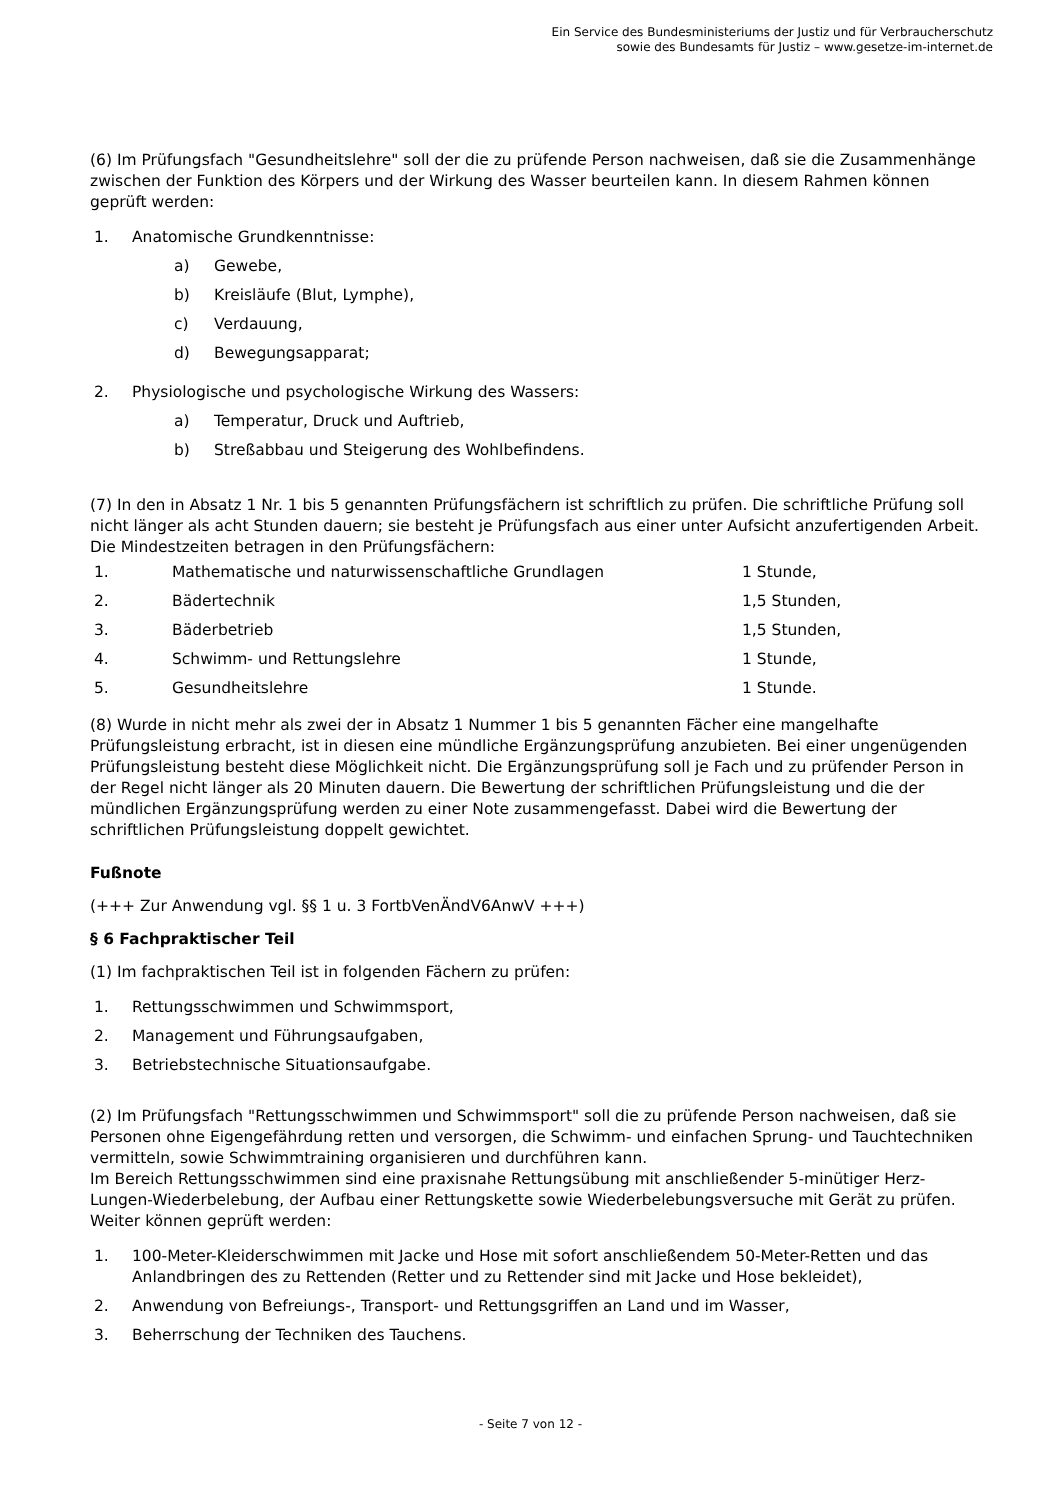Ein Service des Bundesministeriums der Justiz und für Verbraucherschutz
sowie des Bundesamts für Justiz – www.gesetze-im-internet.de
(6) Im Prüfungsfach "Gesundheitslehre" soll der die zu prüfende Person nachweisen, daß sie die Zusammenhänge zwischen der Funktion des Körpers und der Wirkung des Wasser beurteilen kann. In diesem Rahmen können geprüft werden:
| 1. | Anatomische Grundkenntnisse: | |
| | a) | Gewebe, |
| | b) | Kreisläufe (Blut, Lymphe), |
| | c) | Verdauung, |
| | d) | Bewegungsapparat; |
| 2. | Physiologische und psychologische Wirkung des Wassers: | |
| | a) | Temperatur, Druck und Auftrieb, |
| | b) | Streßabbau und Steigerung des Wohlbefindens. |
(7) In den in Absatz 1 Nr. 1 bis 5 genannten Prüfungsfächern ist schriftlich zu prüfen. Die schriftliche Prüfung soll nicht länger als acht Stunden dauern; sie besteht je Prüfungsfach aus einer unter Aufsicht anzufertigenden Arbeit. Die Mindestzeiten betragen in den Prüfungsfächern:
| 1. | Mathematische und naturwissenschaftliche Grundlagen | 1 Stunde, |
| 2. | Bädertechnik | 1,5 Stunden, |
| 3. | Bäderbetrieb | 1,5 Stunden, |
| 4. | Schwimm- und Rettungslehre | 1 Stunde, |
| 5. | Gesundheitslehre | 1 Stunde. |
(8) Wurde in nicht mehr als zwei der in Absatz 1 Nummer 1 bis 5 genannten Fächer eine mangelhafte Prüfungsleistung erbracht, ist in diesen eine mündliche Ergänzungsprüfung anzubieten. Bei einer ungenügenden Prüfungsleistung besteht diese Möglichkeit nicht. Die Ergänzungsprüfung soll je Fach und zu prüfender Person in der Regel nicht länger als 20 Minuten dauern. Die Bewertung der schriftlichen Prüfungsleistung und die der mündlichen Ergänzungsprüfung werden zu einer Note zusammengefasst. Dabei wird die Bewertung der schriftlichen Prüfungsleistung doppelt gewichtet.
Fußnote
(+++ Zur Anwendung vgl. §§ 1 u. 3 FortbVenÄndV6AnwV +++)
§ 6 Fachpraktischer Teil
(1) Im fachpraktischen Teil ist in folgenden Fächern zu prüfen:
| 1. | Rettungsschwimmen und Schwimmsport, |
| 2. | Management und Führungsaufgaben, |
| 3. | Betriebstechnische Situationsaufgabe. |
(2) Im Prüfungsfach "Rettungsschwimmen und Schwimmsport" soll die zu prüfende Person nachweisen, daß sie Personen ohne Eigengefährdung retten und versorgen, die Schwimm- und einfachen Sprung- und Tauchtechniken vermitteln, sowie Schwimmtraining organisieren und durchführen kann.
Im Bereich Rettungsschwimmen sind eine praxisnahe Rettungsübung mit anschließender 5-minütiger Herz-Lungen-Wiederbelebung, der Aufbau einer Rettungskette sowie Wiederbelebungsversuche mit Gerät zu prüfen. Weiter können geprüft werden:
| 1. | 100-Meter-Kleiderschwimmen mit Jacke und Hose mit sofort anschließendem 50-Meter-Retten und das Anlandbringen des zu Rettenden (Retter und zu Rettender sind mit Jacke und Hose bekleidet), |
| 2. | Anwendung von Befreiungs-, Transport- und Rettungsgriffen an Land und im Wasser, |
| 3. | Beherrschung der Techniken des Tauchens. |
- Seite 7 von 12 -